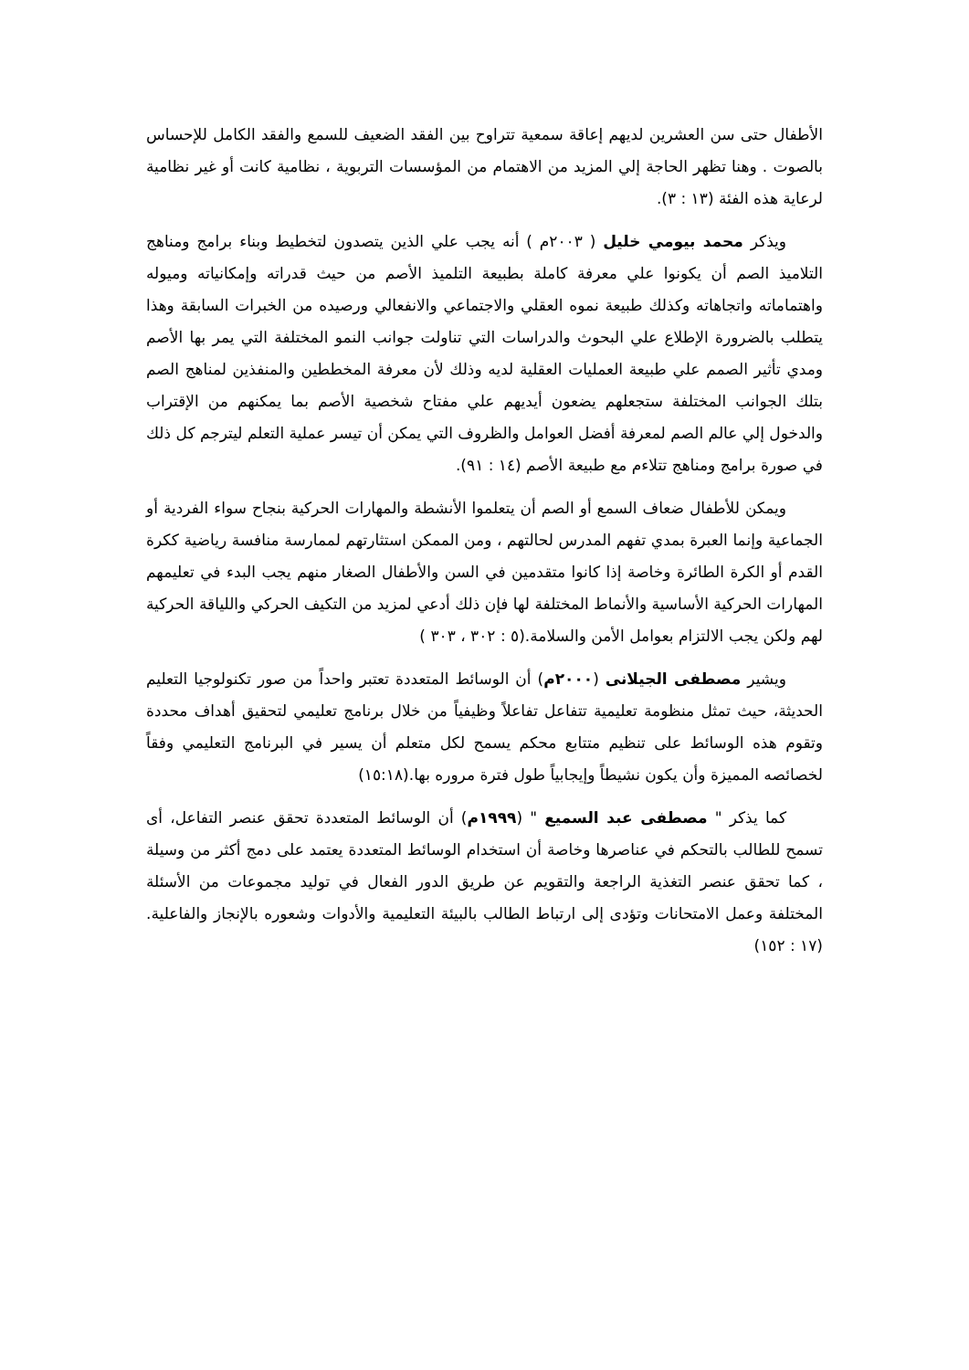الأطفال حتى سن العشرين لديهم إعاقة سمعية تتراوح بين الفقد الضعيف للسمع والفقد الكامل للإحساس بالصوت . وهنا تظهر الحاجة إلي المزيد من الاهتمام من المؤسسات التربوية ، نظامية كانت أو غير نظامية لرعاية هذه الفئة (١٣ : ٣).
ويذكر محمد بيومي خليل ( ٢٠٠٣م ) أنه يجب علي الذين يتصدون لتخطيط وبناء برامج ومناهج التلاميذ الصم أن يكونوا علي معرفة كاملة بطبيعة التلميذ الأصم من حيث قدراته وإمكانياته وميوله واهتماماته واتجاهاته وكذلك طبيعة نموه العقلي والاجتماعي والانفعالي ورصيده من الخبرات السابقة وهذا يتطلب بالضرورة الإطلاع علي البحوث والدراسات التي تناولت جوانب النمو المختلفة التي يمر بها الأصم ومدي تأثير الصمم علي طبيعة العمليات العقلية لديه وذلك لأن معرفة المخططين والمنفذين لمناهج الصم بتلك الجوانب المختلفة ستجعلهم يضعون أيديهم علي مفتاح شخصية الأصم بما يمكنهم من الإقتراب والدخول إلي عالم الصم لمعرفة أفضل العوامل والظروف التي يمكن أن تيسر عملية التعلم ليترجم كل ذلك في صورة برامج ومناهج تتلاءم مع طبيعة الأصم (١٤ : ٩١).
ويمكن للأطفال ضعاف السمع أو الصم أن يتعلموا الأنشطة والمهارات الحركية بنجاح سواء الفردية أو الجماعية وإنما العبرة بمدي تفهم المدرس لحالتهم ، ومن الممكن استثارتهم لممارسة منافسة رياضية ككرة القدم أو الكرة الطائرة وخاصة إذا كانوا متقدمين في السن والأطفال الصغار منهم يجب البدء في تعليمهم المهارات الحركية الأساسية والأنماط المختلفة لها فإن ذلك أدعي لمزيد من التكيف الحركي واللياقة الحركية لهم ولكن يجب الالتزام بعوامل الأمن والسلامة.(٥ : ٣٠٢ ، ٣٠٣ )
ويشير مصطفى الجيلانى (٢٠٠٠م) أن الوسائط المتعددة تعتبر واحداً من صور تكنولوجيا التعليم الحديثة، حيث تمثل منظومة تعليمية تتفاعل تفاعلاً وظيفياً من خلال برنامج تعليمي لتحقيق أهداف محددة وتقوم هذه الوسائط على تنظيم متتابع محكم يسمح لكل متعلم أن يسير في البرنامج التعليمي وفقاً لخصائصه المميزة وأن يكون نشيطاً وإيجابياً طول فترة مروره بها.(١٥:١٨)
كما يذكر " مصطفى عبد السميع " (١٩٩٩م) أن الوسائط المتعددة تحقق عنصر التفاعل، أى تسمح للطالب بالتحكم في عناصرها وخاصة أن استخدام الوسائط المتعددة يعتمد على دمج أكثر من وسيلة ، كما تحقق عنصر التغذية الراجعة والتقويم عن طريق الدور الفعال في توليد مجموعات من الأسئلة المختلفة وعمل الامتحانات وتؤدى إلى ارتباط الطالب بالبيئة التعليمية والأدوات وشعوره بالإنجاز والفاعلية. (١٧ : ١٥٢)